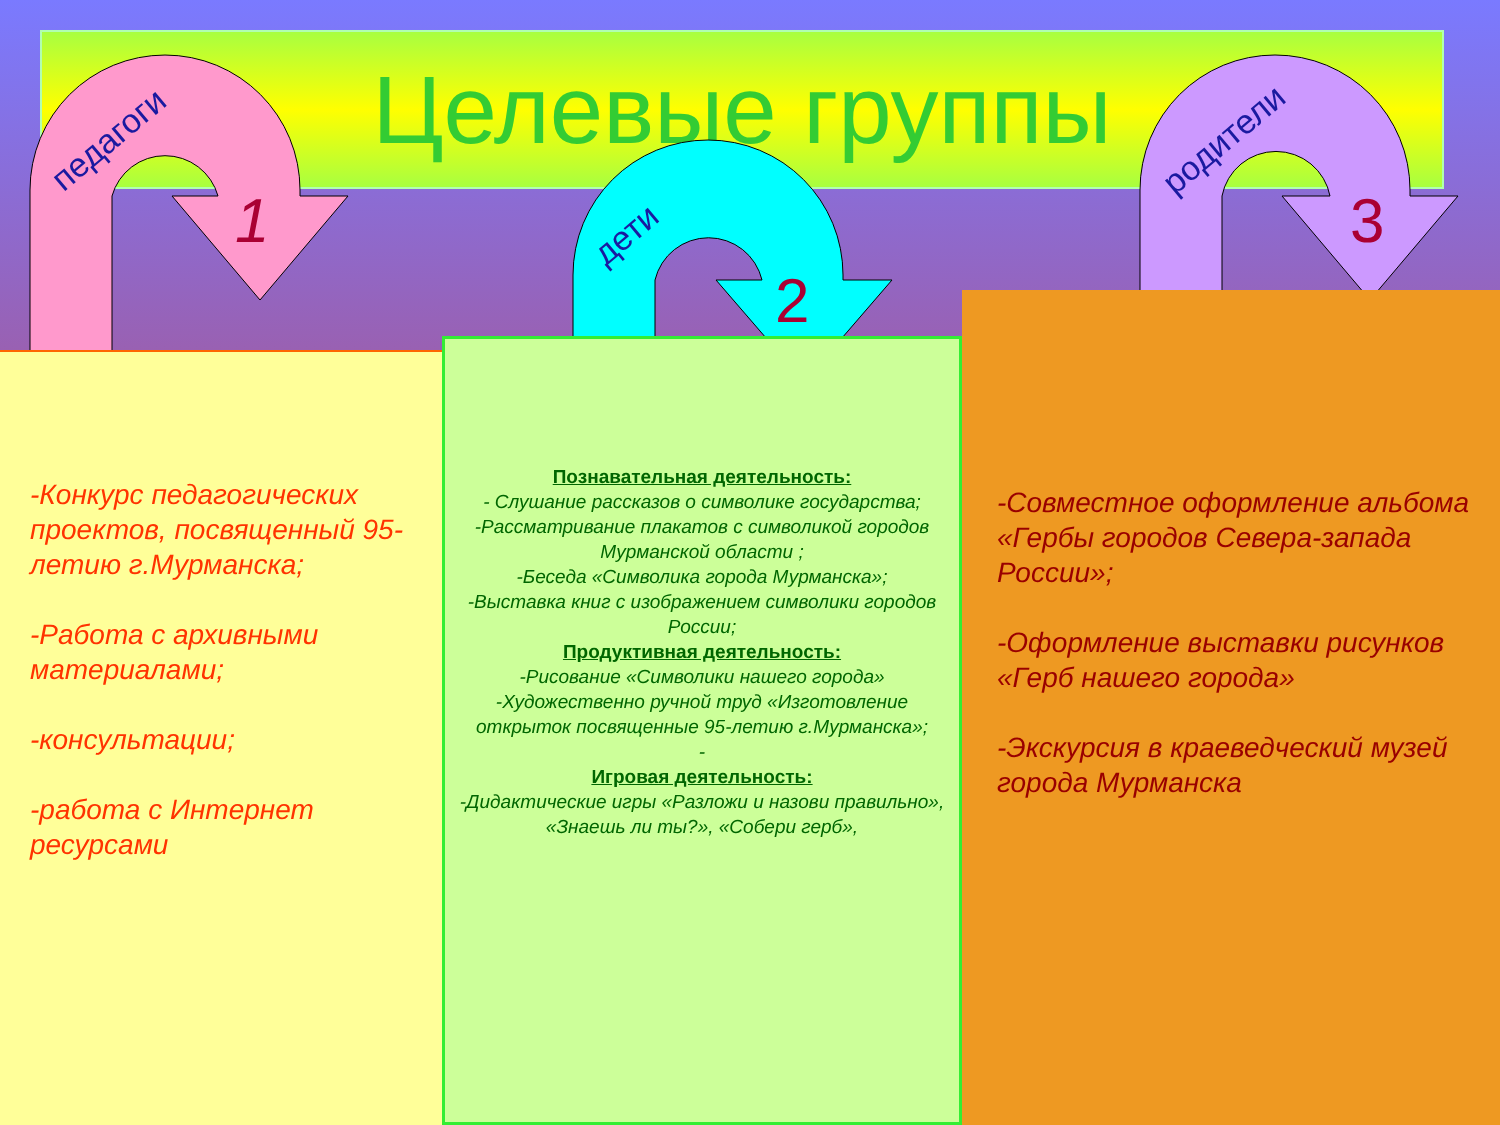Целевые группы педагоги
1 дети
2
родители
3
-Конкурс педагогических проектов, посвященный 95-летию г.Мурманска;
-Работа с архивными материалами;
-консультации;
-работа с Интернет ресурсами
Познавательная деятельность:
- Слушание рассказов о символике государства;
-Рассматривание плакатов с символикой городов Мурманской области ;
-Беседа «Символика города Мурманска»;
-Выставка книг с изображением символики городов России;
Продуктивная деятельность:
-Рисование «Символики нашего города»
-Художественно ручной труд «Изготовление открыток посвященные 95-летию г.Мурманска»;
-
Игровая деятельность:
-Дидактические игры «Разложи и назови правильно», «Знаешь ли ты?», «Собери герб»,
-Совместное оформление альбома «Гербы городов Севера-запада России»;
-Оформление выставки рисунков «Герб нашего города»
-Экскурсия в краеведческий музей города Мурманска